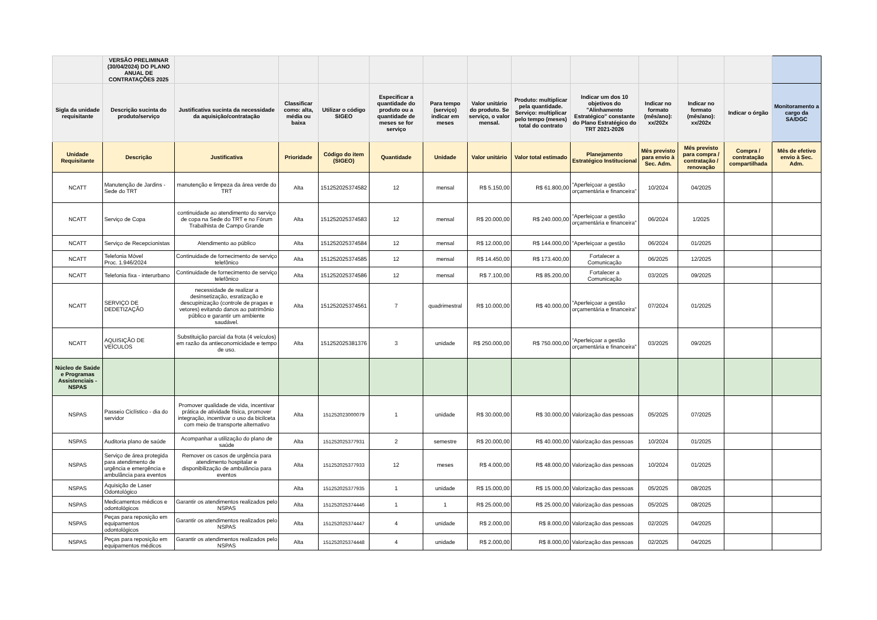| | VERSÃO PRELIMINAR (30/04/2024) DO PLANO ANUAL DE CONTRATAÇÕES 2025 | | | | | | | | | | | | |
| Sigla da unidade requisitante | Descrição sucinta do produto/serviço | Justificativa sucinta da necessidade da aquisição/contratação | Classificar como: alta, média ou baixa | Utilizar o código SIGEO | Especificar a quantidade do produto ou a quantidade de meses se for serviço | Para tempo (serviço) indicar em meses | Valor unitário do produto. Se serviço, o valor mensal. | Produto: multiplicar pela quantidade. Serviço: multiplicar pelo tempo (meses) total do contrato | Indicar um dos 10 objetivos do "Alinhamento Estratégico" constante do Plano Estratégico do TRT 2021-2026 | Indicar no formato (mês/ano): xx/202x | Indicar no formato (mês/ano): xx/202x | Indicar o órgão | Monitoramento a cargo da SA/DGC |
| Unidade Requisitante | Descrição | Justificativa | Prioridade | Código do item (SIGEO) | Quantidade | Unidade | Valor unitário | Valor total estimado | Planejamento Estratégico Institucional | Mês previsto para envio à Sec. Adm. | Mês previsto para compra / contratação / renovação | Compra / contratação compartilhada | Mês de efetivo envio à Sec. Adm. |
| NCATT | Manutenção de Jardins - Sede do TRT | manutenção e limpeza da área verde do TRT | Alta | 151252025374582 | 12 | mensal | R$ 5.150,00 | R$ 61.800,00 | "Aperfeiçoar a gestão orçamentária e financeira" | 10/2024 | 04/2025 | | |
| NCATT | Serviço de Copa | continuidade ao atendimento do serviço de copa na Sede do TRT e no Fórum Trabalhista de Campo Grande | Alta | 151252025374583 | 12 | mensal | R$ 20.000,00 | R$ 240.000,00 | "Aperfeiçoar a gestão orçamentária e financeira" | 06/2024 | 1/2025 | | |
| NCATT | Serviço de Recepcionistas | Atendimento ao público | Alta | 151252025374584 | 12 | mensal | R$ 12.000,00 | R$ 144.000,00 | "Aperfeiçoar a gestão | 06/2024 | 01/2025 | | |
| NCATT | Telefonia Móvel Proc. 1.946/2024 | Continuidade de fornecimento de serviço telefônico | Alta | 151252025374585 | 12 | mensal | R$ 14.450,00 | R$ 173.400,00 | Fortalecer a Comunicação | 06/2025 | 12/2025 | | |
| NCATT | Telefonia fixa - interurbano | Continuidade de fornecimento de serviço telefônico | Alta | 151252025374586 | 12 | mensal | R$ 7.100,00 | R$ 85.200,00 | Fortalecer a Comunicação | 03/2025 | 09/2025 | | |
| NCATT | SERVIÇO DE DEDETIZAÇÃO | necessidade de realizar a desinsetização, esratização e descupinização (controle de pragas e vetores) evitando danos ao patrimônio público e garantir um ambiente saudável. | Alta | 151252025374561 | 7 | quadrimestral | R$ 10.000,00 | R$ 40.000,00 | "Aperfeiçoar a gestão orçamentária e financeira" | 07/2024 | 01/2025 | | |
| NCATT | AQUISIÇÃO DE VEÍCULOS | Substituição parcial da frota (4 veículos) em razão da antieconomicidade e tempo de uso. | Alta | 151252025381376 | 3 | unidade | R$ 250.000,00 | R$ 750.000,00 | "Aperfeiçoar a gestão orçamentária e financeira" | 03/2025 | 09/2025 | | |
| Núcleo de Saúde e Programas Assistenciais - NSPAS | | | | | | | | | | | | | |
| NSPAS | Passeio Ciclístico - dia do servidor | Promover qualidade de vida, incentivar prática de atividade física, promover integração, incentivar o uso da bicilceta com meio de transporte alternativo | Alta | 151252023000079 | 1 | unidade | R$ 30.000,00 | R$ 30.000,00 | Valorização das pessoas | 05/2025 | 07/2025 | | |
| NSPAS | Auditoria plano de saúde | Acompanhar a utilização do plano de saúde | Alta | 151252025377931 | 2 | semestre | R$ 20.000,00 | R$ 40.000,00 | Valorização das pessoas | 10/2024 | 01/2025 | | |
| NSPAS | Serviço de área protegida para atendimento de urgência e emergência e ambulância para eventos | Remover os casos de urgência para atendimento hospitalar e disponibilização de ambulância para eventos | Alta | 151252025377933 | 12 | meses | R$ 4.000,00 | R$ 48.000,00 | Valorização das pessoas | 10/2024 | 01/2025 | | |
| NSPAS | Aquisição de Laser Odontológico | | Alta | 151252025377935 | 1 | unidade | R$ 15.000,00 | R$ 15.000,00 | Valorização das pessoas | 05/2025 | 08/2025 | | |
| NSPAS | Medicamentos médicos e odontológicos | Garantir os atendimentos realizados pelo NSPAS | Alta | 151252025374446 | 1 | 1 | R$ 25.000,00 | R$ 25.000,00 | Valorização das pessoas | 05/2025 | 08/2025 | | |
| NSPAS | Peças para reposição em equipamentos odontológicos | Garantir os atendimentos realizados pelo NSPAS | Alta | 151252025374447 | 4 | unidade | R$ 2.000,00 | R$ 8.000,00 | Valorização das pessoas | 02/2025 | 04/2025 | | |
| NSPAS | Peças para reposição em equipamentos médicos | Garantir os atendimentos realizados pelo NSPAS | Alta | 151252025374448 | 4 | unidade | R$ 2.000,00 | R$ 8.000,00 | Valorização das pessoas | 02/2025 | 04/2025 | | |